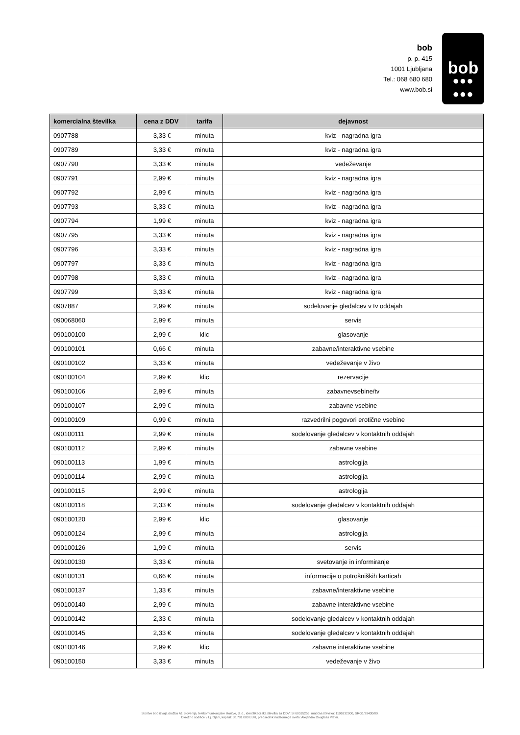bob
p. p. 415
1001 Ljubljana
Tel.: 068 680 680
www.bob.si
bob
●●●
●●●
| komercialna številka | cena z DDV | tarifa | dejavnost |
| --- | --- | --- | --- |
| 0907788 | 3,33 € | minuta | kviz - nagradna igra |
| 0907789 | 3,33 € | minuta | kviz - nagradna igra |
| 0907790 | 3,33 € | minuta | vedeževanje |
| 0907791 | 2,99 € | minuta | kviz - nagradna igra |
| 0907792 | 2,99 € | minuta | kviz - nagradna igra |
| 0907793 | 3,33 € | minuta | kviz - nagradna igra |
| 0907794 | 1,99 € | minuta | kviz - nagradna igra |
| 0907795 | 3,33 € | minuta | kviz - nagradna igra |
| 0907796 | 3,33 € | minuta | kviz - nagradna igra |
| 0907797 | 3,33 € | minuta | kviz - nagradna igra |
| 0907798 | 3,33 € | minuta | kviz - nagradna igra |
| 0907799 | 3,33 € | minuta | kviz - nagradna igra |
| 0907887 | 2,99 € | minuta | sodelovanje gledalcev v tv oddajah |
| 090068060 | 2,99 € | minuta | servis |
| 090100100 | 2,99 € | klic | glasovanje |
| 090100101 | 0,66 € | minuta | zabavne/interaktivne vsebine |
| 090100102 | 3,33 € | minuta | vedeževanje v živo |
| 090100104 | 2,99 € | klic | rezervacije |
| 090100106 | 2,99 € | minuta | zabavnevsebine/tv |
| 090100107 | 2,99 € | minuta | zabavne vsebine |
| 090100109 | 0,99 € | minuta | razvedrilni pogovori erotične vsebine |
| 090100111 | 2,99 € | minuta | sodelovanje gledalcev v kontaktnih oddajah |
| 090100112 | 2,99 € | minuta | zabavne vsebine |
| 090100113 | 1,99 € | minuta | astrologija |
| 090100114 | 2,99 € | minuta | astrologija |
| 090100115 | 2,99 € | minuta | astrologija |
| 090100118 | 2,33 € | minuta | sodelovanje gledalcev v kontaktnih oddajah |
| 090100120 | 2,99 € | klic | glasovanje |
| 090100124 | 2,99 € | minuta | astrologija |
| 090100126 | 1,99 € | minuta | servis |
| 090100130 | 3,33 € | minuta | svetovanje in informiranje |
| 090100131 | 0,66 € | minuta | informacije o potrošniških karticah |
| 090100137 | 1,33 € | minuta | zabavne/interaktivne vsebine |
| 090100140 | 2,99 € | minuta | zabavne interaktivne vsebine |
| 090100142 | 2,33 € | minuta | sodelovanje gledalcev v kontaktnih oddajah |
| 090100145 | 2,33 € | minuta | sodelovanje gledalcev v kontaktnih oddajah |
| 090100146 | 2,99 € | klic | zabavne interaktivne vsebine |
| 090100150 | 3,33 € | minuta | vedeževanje v živo |
Storitve bob izvaja družba A1 Slovenija, telekomunikacijske storitve, d. d., identifikacijska številka za DDV: SI 60595256, matična številka: 1196332000, SRG1/29430/00.
Okrožno sodišče v Ljubljani, kapital: 38.781.000 EUR, predsednik nadzornega sveta: Alejandro Douglass Plater.